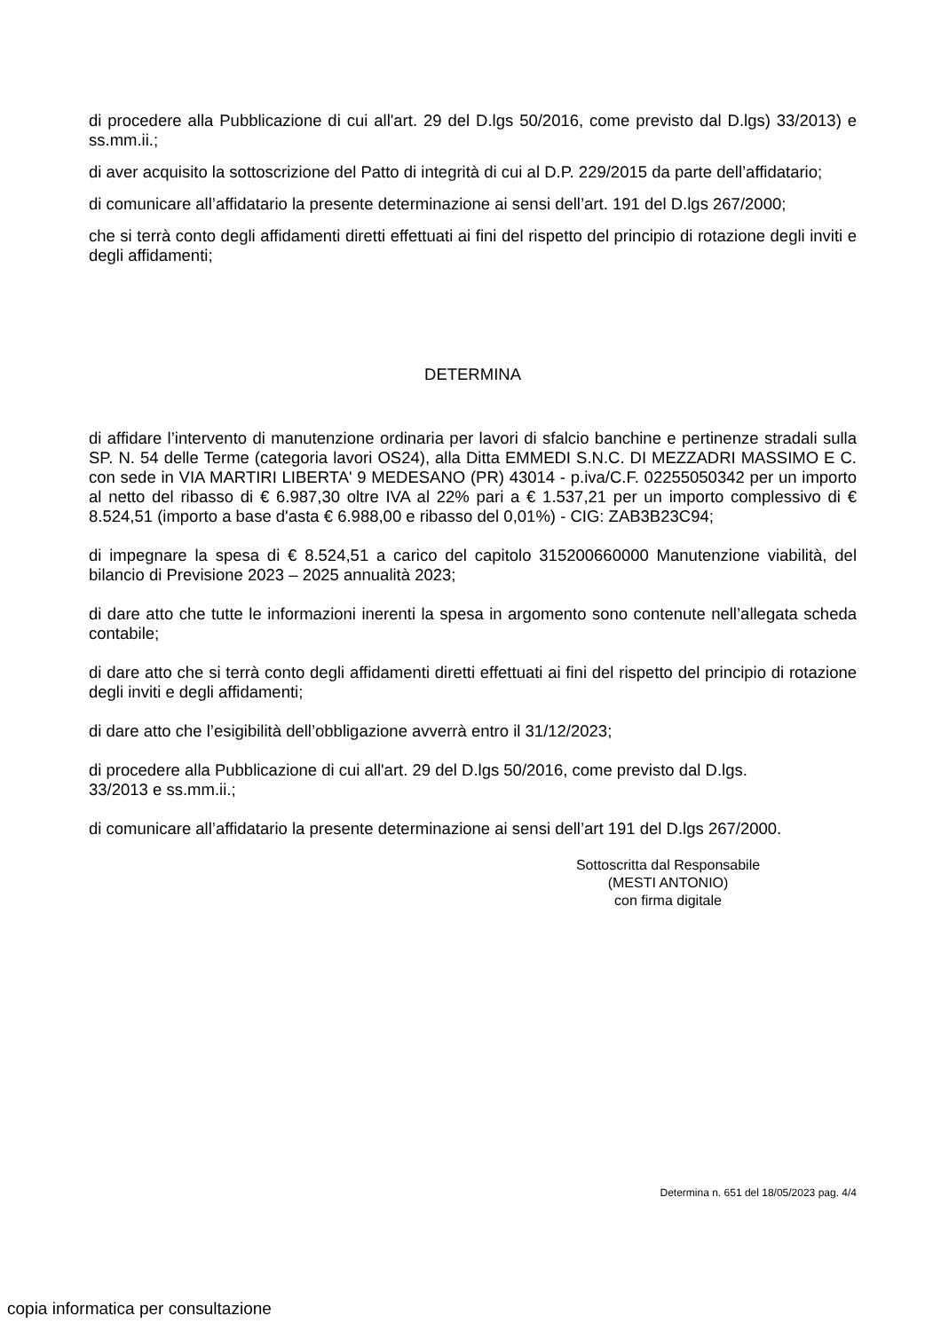di procedere alla Pubblicazione di cui all'art. 29 del D.lgs 50/2016, come previsto dal D.lgs) 33/2013) e ss.mm.ii.;
di aver acquisito la sottoscrizione del Patto di integrità di cui al D.P. 229/2015 da parte dell’affidatario;
di comunicare all’affidatario la presente determinazione ai sensi dell’art. 191 del D.lgs 267/2000;
che si terrà conto degli affidamenti diretti effettuati ai fini del rispetto del principio di rotazione degli inviti e degli affidamenti;
DETERMINA
di affidare l’intervento di manutenzione ordinaria per lavori di sfalcio banchine e pertinenze stradali sulla SP. N. 54 delle Terme (categoria lavori OS24), alla Ditta EMMEDI S.N.C. DI MEZZADRI MASSIMO E C. con sede in VIA MARTIRI LIBERTA' 9 MEDESANO (PR) 43014 - p.iva/C.F. 02255050342 per un importo al netto del ribasso di € 6.987,30 oltre IVA al 22% pari a € 1.537,21 per un importo complessivo di € 8.524,51 (importo a base d'asta € 6.988,00 e ribasso del 0,01%) - CIG: ZAB3B23C94;
di impegnare la spesa di € 8.524,51 a carico del capitolo 315200660000 Manutenzione viabilità, del bilancio di Previsione 2023 – 2025 annualità 2023;
di dare atto che tutte le informazioni inerenti la spesa in argomento sono contenute nell’allegata scheda contabile;
di dare atto che si terrà conto degli affidamenti diretti effettuati ai fini del rispetto del principio di rotazione degli inviti e degli affidamenti;
di dare atto che l’esigibilità dell’obbligazione avverrà entro il 31/12/2023;
di procedere alla Pubblicazione di cui all'art. 29 del D.lgs 50/2016, come previsto dal D.lgs.
33/2013 e ss.mm.ii.;
di comunicare all’affidatario la presente determinazione ai sensi dell’art 191 del D.lgs 267/2000.
Sottoscritta dal Responsabile
(MESTI ANTONIO)
con firma digitale
Determina n. 651 del 18/05/2023 pag. 4/4
copia informatica per consultazione